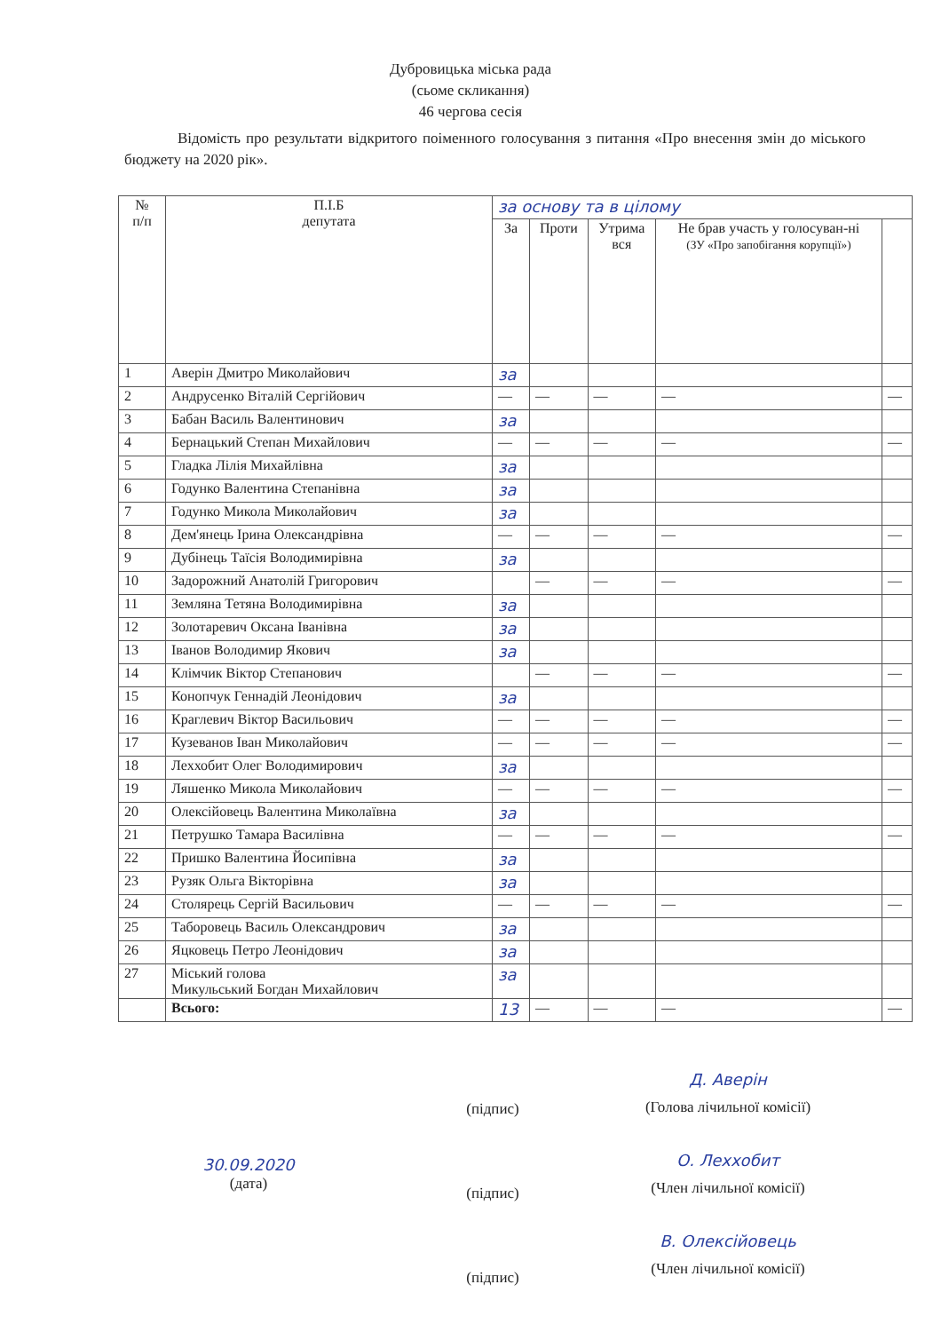Дубровицька міська рада
(сьоме скликання)
46 чергова сесія
Відомість про результати відкритого поіменного голосування з питання «Про внесення змін до міського бюджету на 2020 рік».
| № п/п | П.І.Б депутата | за основу та в цілому | | | | |
| --- | --- | --- | --- | --- | --- | --- |
| | | За | Проти | Утрима вся | Не брав участь у голосуван-ні (ЗУ «Про запобігання корупції») | |
| 1 | Аверін Дмитро Миколайович | за | | | | |
| 2 | Андрусенко Віталій Сергійович | — | — | — | — | — |
| 3 | Бабан Василь Валентинович | за | | | | |
| 4 | Бернацький Степан Михайлович | — | — | — | — | — |
| 5 | Гладка Лілія Михайлівна | за | | | | |
| 6 | Годунко Валентина Степанівна | за | | | | |
| 7 | Годунко Микола Миколайович | за | | | | |
| 8 | Дем'янець Ірина Олександрівна | — | — | — | — | — |
| 9 | Дубінець Таїсія Володимирівна | за | | | | |
| 10 | Задорожний Анатолій Григорович | | — | — | — | — |
| 11 | Земляна Тетяна Володимирівна | за | | | | |
| 12 | Золотаревич Оксана Іванівна | за | | | | |
| 13 | Іванов Володимир Якович | за | | | | |
| 14 | Клімчик Віктор Степанович | | — | — | — | — |
| 15 | Конопчук Геннадій Леонідович | за | | | | |
| 16 | Краглевич Віктор Васильович | — | — | — | — | — |
| 17 | Кузеванов Іван Миколайович | — | — | — | — | — |
| 18 | Леххобит Олег Володимирович | за | | | | |
| 19 | Ляшенко Микола Миколайович | — | — | — | — | — |
| 20 | Олексійовець Валентина Миколаївна | за | | | | |
| 21 | Петрушко Тамара Василівна | — | — | — | — | — |
| 22 | Пришко Валентина Йосипівна | за | | | | |
| 23 | Рузяк Ольга Вікторівна | за | | | | |
| 24 | Столярець Сергій Васильович | — | — | — | — | — |
| 25 | Таборовець Василь Олександрович | за | | | | |
| 26 | Яцковець Петро Леонідович | за | | | | |
| 27 | Міський голова Микульський Богдан Михайлович | за | | | | |
| | Всього: | 13 | — | — | — | — |
30.09.2020
(дата)
(підпис)
(підпис)
(підпис)
Д. Аверін
(Голова лічильної комісії)
О. Леххобит
(Член лічильної комісії)
В. Олексійовець
(Член лічильної комісії)